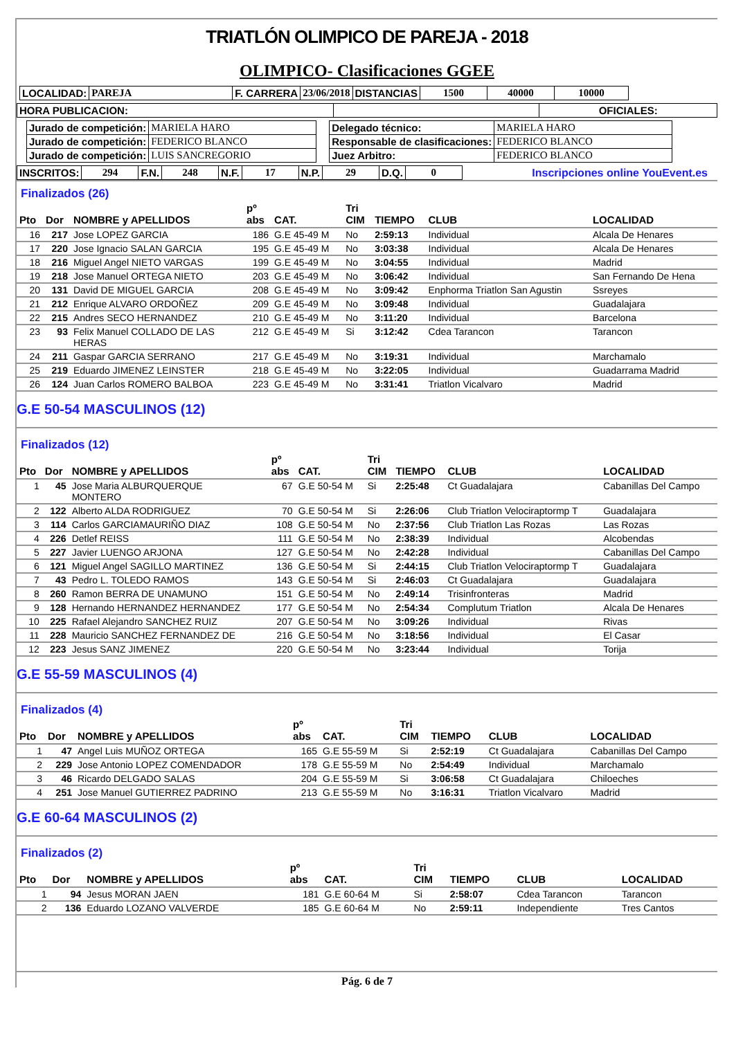TRIATLÓN OLIMPICO DE PAREJA - 2018
OLIMPICO- Clasificaciones GGEE
| LOCALIDAD: | PAREJA | F. CARRERA | 23/06/2018 | DISTANCIAS | 1500 | 40000 | 10000 |
| HORA PUBLICACION: | | OFICIALES: |
| Jurado de competición: | MARIELA HARO |
| Jurado de competición: | FEDERICO BLANCO |
| Jurado de competición: | LUIS SANCREGORIO |
| Delegado técnico: | MARIELA HARO |
| Responsable de clasificaciones: | FEDERICO BLANCO |
| Juez Arbitro: | FEDERICO BLANCO |
| INSCRITOS: | 294 | F.N. | 248 | N.F. | 17 | N.P. | 29 | D.Q. | 0 |
Inscripciones online YouEvent.es
Finalizados (26)
| Pto | Dor | NOMBRE y APELLIDOS | pº abs | CAT. | Tri CIM | TIEMPO | CLUB | LOCALIDAD |
| --- | --- | --- | --- | --- | --- | --- | --- | --- |
| 16 | 217 | Jose LOPEZ GARCIA | 186 | G.E 45-49 M | No | 2:59:13 | Individual | Alcala De Henares |
| 17 | 220 | Jose Ignacio SALAN GARCIA | 195 | G.E 45-49 M | No | 3:03:38 | Individual | Alcala De Henares |
| 18 | 216 | Miguel Angel NIETO VARGAS | 199 | G.E 45-49 M | No | 3:04:55 | Individual | Madrid |
| 19 | 218 | Jose Manuel ORTEGA NIETO | 203 | G.E 45-49 M | No | 3:06:42 | Individual | San Fernando De Hena |
| 20 | 131 | David DE MIGUEL GARCIA | 208 | G.E 45-49 M | No | 3:09:42 | Enphorma Triatlon San Agustin | Ssreyes |
| 21 | 212 | Enrique ALVARO ORDOÑEZ | 209 | G.E 45-49 M | No | 3:09:48 | Individual | Guadalajara |
| 22 | 215 | Andres SECO HERNANDEZ | 210 | G.E 45-49 M | No | 3:11:20 | Individual | Barcelona |
| 23 | 93 | Felix Manuel COLLADO DE LAS HERAS | 212 | G.E 45-49 M | Si | 3:12:42 | Cdea Tarancon | Tarancon |
| 24 | 211 | Gaspar GARCIA SERRANO | 217 | G.E 45-49 M | No | 3:19:31 | Individual | Marchamalo |
| 25 | 219 | Eduardo JIMENEZ LEINSTER | 218 | G.E 45-49 M | No | 3:22:05 | Individual | Guadarrama Madrid |
| 26 | 124 | Juan Carlos ROMERO BALBOA | 223 | G.E 45-49 M | No | 3:31:41 | Triatlon Vicalvaro | Madrid |
G.E 50-54 MASCULINOS (12)
Finalizados (12)
| Pto | Dor | NOMBRE y APELLIDOS | pº abs | CAT. | Tri CIM | TIEMPO | CLUB | LOCALIDAD |
| --- | --- | --- | --- | --- | --- | --- | --- | --- |
| 1 | 45 | Jose Maria ALBURQUERQUE MONTERO | 67 | G.E 50-54 M | Si | 2:25:48 | Ct Guadalajara | Cabanillas Del Campo |
| 2 | 122 | Alberto ALDA RODRIGUEZ | 70 | G.E 50-54 M | Si | 2:26:06 | Club Triatlon Velociraptormp T | Guadalajara |
| 3 | 114 | Carlos GARCIAMAURIÑO DIAZ | 108 | G.E 50-54 M | No | 2:37:56 | Club Triatlon Las Rozas | Las Rozas |
| 4 | 226 | Detlef REISS | 111 | G.E 50-54 M | No | 2:38:39 | Individual | Alcobendas |
| 5 | 227 | Javier LUENGO ARJONA | 127 | G.E 50-54 M | No | 2:42:28 | Individual | Cabanillas Del Campo |
| 6 | 121 | Miguel Angel SAGILLO MARTINEZ | 136 | G.E 50-54 M | Si | 2:44:15 | Club Triatlon Velociraptormp T | Guadalajara |
| 7 | 43 | Pedro L. TOLEDO RAMOS | 143 | G.E 50-54 M | Si | 2:46:03 | Ct Guadalajara | Guadalajara |
| 8 | 260 | Ramon BERRA DE UNAMUNO | 151 | G.E 50-54 M | No | 2:49:14 | Trisinfronteras | Madrid |
| 9 | 128 | Hernando HERNANDEZ HERNANDEZ | 177 | G.E 50-54 M | No | 2:54:34 | Complutum Triatlon | Alcala De Henares |
| 10 | 225 | Rafael Alejandro SANCHEZ RUIZ | 207 | G.E 50-54 M | No | 3:09:26 | Individual | Rivas |
| 11 | 228 | Mauricio SANCHEZ FERNANDEZ DE | 216 | G.E 50-54 M | No | 3:18:56 | Individual | El Casar |
| 12 | 223 | Jesus SANZ JIMENEZ | 220 | G.E 50-54 M | No | 3:23:44 | Individual | Torija |
G.E 55-59 MASCULINOS (4)
Finalizados (4)
| Pto | Dor | NOMBRE y APELLIDOS | pº abs | CAT. | Tri CIM | TIEMPO | CLUB | LOCALIDAD |
| --- | --- | --- | --- | --- | --- | --- | --- | --- |
| 1 | 47 | Angel Luis MUÑOZ ORTEGA | 165 | G.E 55-59 M | Si | 2:52:19 | Ct Guadalajara | Cabanillas Del Campo |
| 2 | 229 | Jose Antonio LOPEZ COMENDADOR | 178 | G.E 55-59 M | No | 2:54:49 | Individual | Marchamalo |
| 3 | 46 | Ricardo DELGADO SALAS | 204 | G.E 55-59 M | Si | 3:06:58 | Ct Guadalajara | Chiloeches |
| 4 | 251 | Jose Manuel GUTIERREZ PADRINO | 213 | G.E 55-59 M | No | 3:16:31 | Triatlon Vicalvaro | Madrid |
G.E 60-64 MASCULINOS (2)
Finalizados (2)
| Pto | Dor | NOMBRE y APELLIDOS | pº abs | CAT. | Tri CIM | TIEMPO | CLUB | LOCALIDAD |
| --- | --- | --- | --- | --- | --- | --- | --- | --- |
| 1 | 94 | Jesus MORAN JAEN | 181 | G.E 60-64 M | Si | 2:58:07 | Cdea Tarancon | Tarancon |
| 2 | 136 | Eduardo LOZANO VALVERDE | 185 | G.E 60-64 M | No | 2:59:11 | Independiente | Tres Cantos |
Pág. 6 de 7